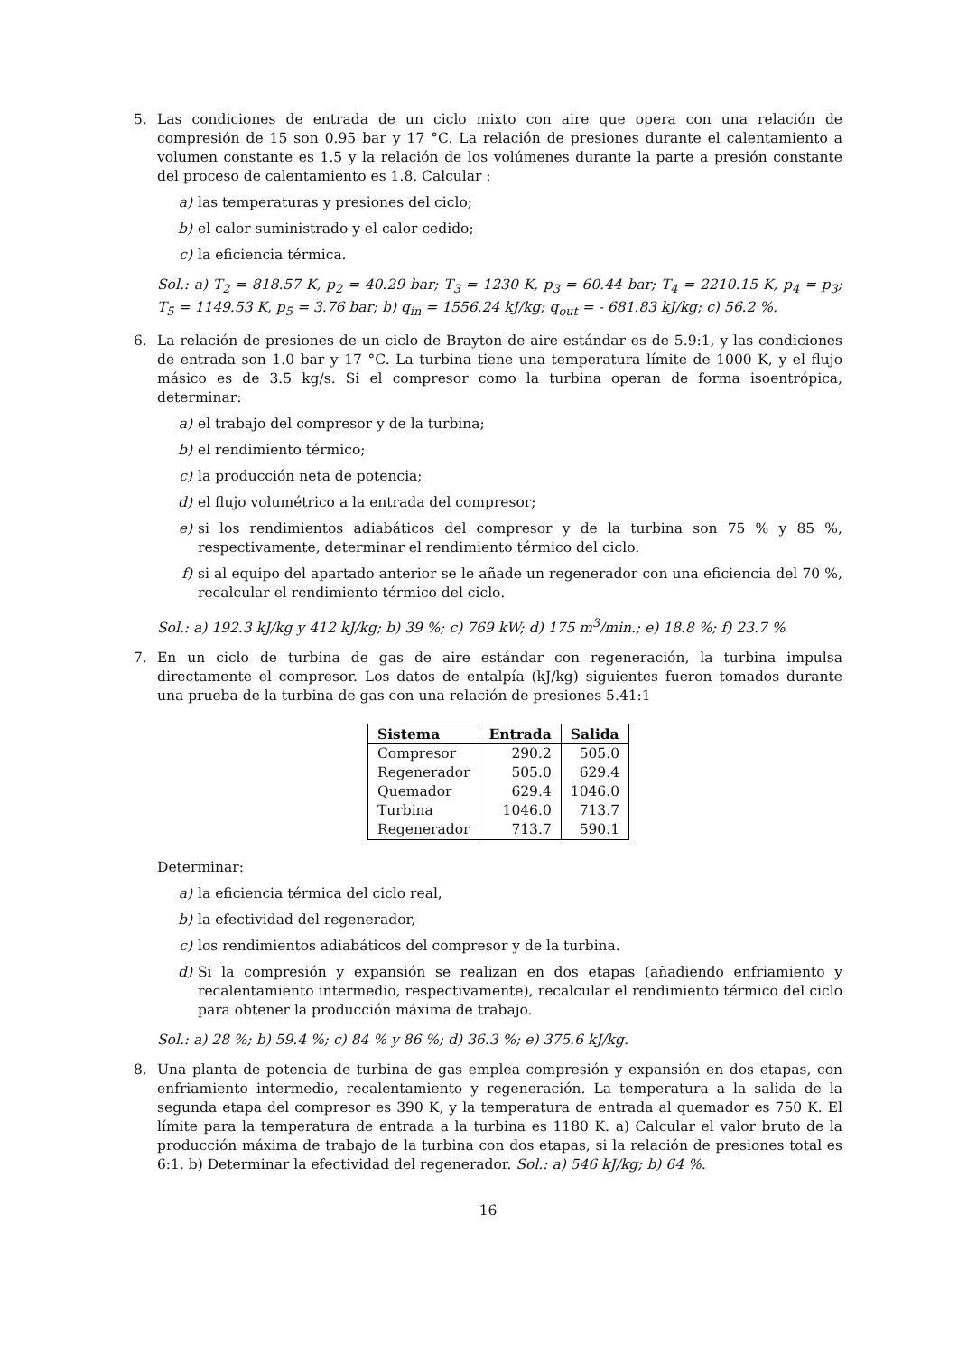5. Las condiciones de entrada de un ciclo mixto con aire que opera con una relación de compresión de 15 son 0.95 bar y 17 °C. La relación de presiones durante el calentamiento a volumen constante es 1.5 y la relación de los volúmenes durante la parte a presión constante del proceso de calentamiento es 1.8. Calcular :
a) las temperaturas y presiones del ciclo;
b) el calor suministrado y el calor cedido;
c) la eficiencia térmica.
Sol.: a) T<sub>2</sub> = 818.57 K, p<sub>2</sub> = 40.29 bar; T<sub>3</sub> = 1230 K, p<sub>3</sub> = 60.44 bar; T<sub>4</sub> = 2210.15 K, p<sub>4</sub> = p<sub>3</sub>; T<sub>5</sub> = 1149.53 K, p<sub>5</sub> = 3.76 bar; b) q<sub>in</sub> = 1556.24 kJ/kg; q<sub>out</sub> = - 681.83 kJ/kg; c) 56.2 %.
6. La relación de presiones de un ciclo de Brayton de aire estándar es de 5.9:1, y las condiciones de entrada son 1.0 bar y 17 °C. La turbina tiene una temperatura límite de 1000 K, y el flujo másico es de 3.5 kg/s. Si el compresor como la turbina operan de forma isoentrópica, determinar:
a) el trabajo del compresor y de la turbina;
b) el rendimiento térmico;
c) la producción neta de potencia;
d) el flujo volumétrico a la entrada del compresor;
e) si los rendimientos adiabáticos del compresor y de la turbina son 75 % y 85 %, respectivamente, determinar el rendimiento térmico del ciclo.
f) si al equipo del apartado anterior se le añade un regenerador con una eficiencia del 70 %, recalcular el rendimiento térmico del ciclo.
Sol.: a) 192.3 kJ/kg y 412 kJ/kg; b) 39 %; c) 769 kW; d) 175 m<sup>3</sup>/min.; e) 18.8 %; f) 23.7 %
7. En un ciclo de turbina de gas de aire estándar con regeneración, la turbina impulsa directamente el compresor. Los datos de entalpía (kJ/kg) siguientes fueron tomados durante una prueba de la turbina de gas con una relación de presiones 5.41:1
| Sistema | Entrada | Salida |
| --- | --- | --- |
| Compresor | 290.2 | 505.0 |
| Regenerador | 505.0 | 629.4 |
| Quemador | 629.4 | 1046.0 |
| Turbina | 1046.0 | 713.7 |
| Regenerador | 713.7 | 590.1 |
Determinar:
a) la eficiencia térmica del ciclo real,
b) la efectividad del regenerador,
c) los rendimientos adiabáticos del compresor y de la turbina.
d) Si la compresión y expansión se realizan en dos etapas (añadiendo enfriamiento y recalentamiento intermedio, respectivamente), recalcular el rendimiento térmico del ciclo para obtener la producción máxima de trabajo.
Sol.: a) 28 %; b) 59.4 %; c) 84 % y 86 %; d) 36.3 %; e) 375.6 kJ/kg.
8. Una planta de potencia de turbina de gas emplea compresión y expansión en dos etapas, con enfriamiento intermedio, recalentamiento y regeneración. La temperatura a la salida de la segunda etapa del compresor es 390 K, y la temperatura de entrada al quemador es 750 K. El límite para la temperatura de entrada a la turbina es 1180 K. a) Calcular el valor bruto de la producción máxima de trabajo de la turbina con dos etapas, si la relación de presiones total es 6:1. b) Determinar la efectividad del regenerador. Sol.: a) 546 kJ/kg; b) 64 %.
16